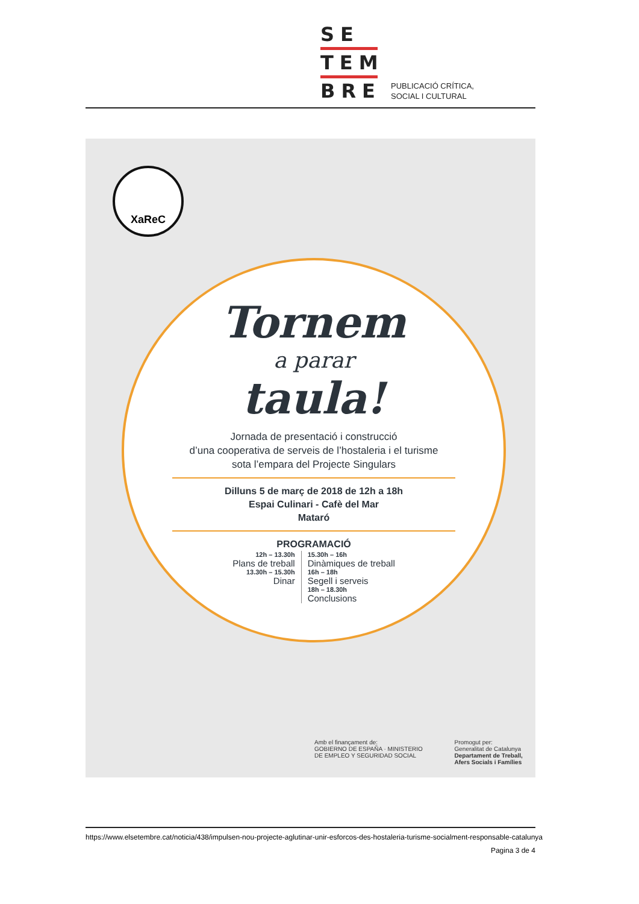SE
TEM
BRE
PUBLICACIÓ CRÍTICA,
SOCIAL I CULTURAL
XaReC
Tornem
a parar
taula!
Jornada de presentació i construcció
d’una cooperativa de serveis de l’hostaleria i el turisme
sota l’empara del Projecte Singulars
Dilluns 5 de març de 2018 de 12h a 18h
Espai Culinari - Cafè del Mar
Mataró
PROGRAMACIÓ
12h – 13.30h
Plans de treball
13.30h – 15.30h
Dinar
15.30h – 16h
Dinàmiques de treball
16h – 18h
Segell i serveis
18h – 18.30h
Conclusions
Amb el finançament de:
GOBIERNO DE ESPAÑA · MINISTERIO DE EMPLEO Y SEGURIDAD SOCIAL
Promogut per:
Generalitat de Catalunya
Departament de Treball, Afers Socials i Famílies
https://www.elsetembre.cat/noticia/438/impulsen-nou-projecte-aglutinar-unir-esforcos-des-hostaleria-turisme-socialment-responsable-catalunya
Pagina 3 de 4